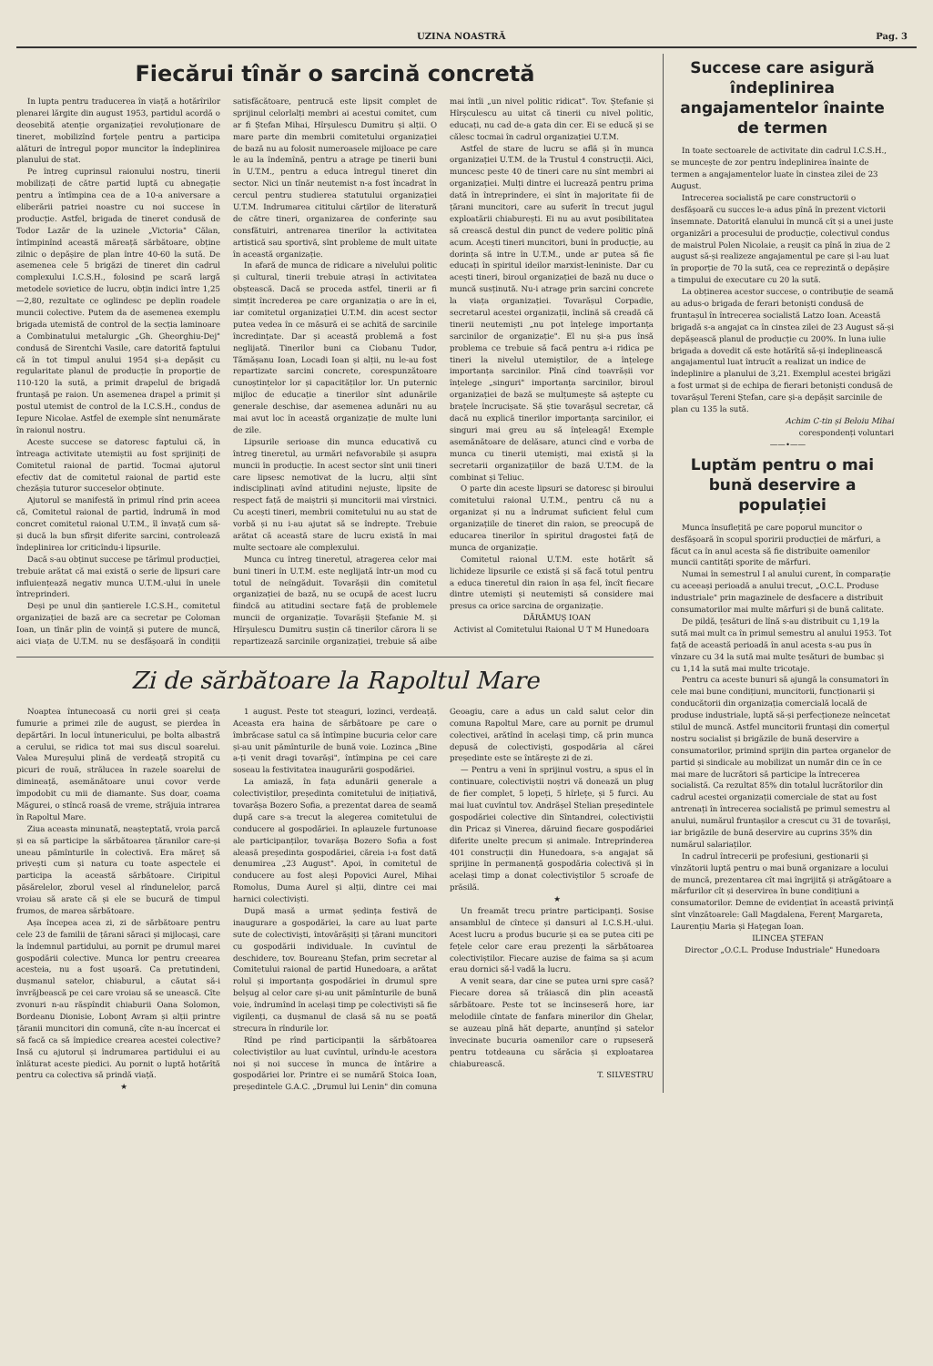UZINA NOASTRĂ Pag. 3
Fiecărui tînăr o sarcină concretă
In lupta pentru traducerea în viață a hotărîrilor plenarei lărgite din august 1953, partidul acordă o deosebită atenție organizației revoluționare de tineret, mobilizînd forțele pentru a participa alături de întregul popor muncitor la îndeplinirea planului de stat.
Pe întreg cuprinsul raionului nostru, tinerii mobilizați de către partid luptă cu abnegație pentru a întîmpina cea de a 10-a aniversare a eliberării patriei noastre cu noi succese în producție. Astfel, brigada de tineret condusă de Todor Lazăr de la uzinele „Victoria" Călan, întîmpinînd această măreață sărbătoare, obține zilnic o depășire de plan între 40-60 la sută. De asemenea cele 5 brigăzi de tineret din cadrul complexului I.C.S.H., folosind pe scară largă metodele sovietice de lucru, obțin indici între 1,25—2,80, rezultate ce oglindesc pe deplin roadele muncii colective. Putem da de asemenea exemplu brigada utemistă de control de la secția laminoare a Combinatului metalurgic „Gh. Gheorghiu-Dej" condusă de Sirentchi Vasile, care datorită faptului că în tot timpul anului 1954 și-a depășit cu regularitate planul de producție în proporție de 110-120 la sută, a primit drapelul de brigadă fruntașă pe raion. Un asemenea drapel a primit și postul utemist de control de la I.C.S.H., condus de Iepure Nicolae. Astfel de exemple sînt nenumărate în raionul nostru.
Aceste succese se datoresc faptului că, în întreaga activitate utemiștii au fost sprijiniți de Comitetul raional de partid. Tocmai ajutorul efectiv dat de comitetul raional de partid este chezășia tuturor succeselor obținute.
Ajutorul se manifestă în primul rînd prin aceea că, Comitetul raional de partid, îndrumă în mod concret comitetul raional U.T.M., îl învață cum să-și ducă la bun sfîrșit diferite sarcini, controlează îndeplinirea lor criticîndu-i lipsurile.
Dacă s-au obținut succese pe tărîmul producției, trebuie arătat că mai există o serie de lipsuri care influiențează negativ munca U.T.M.-ului în unele întreprinderi.
Deși pe unul din șantierele I.C.S.H., comitetul organizației de bază are ca secretar pe Coloman Ioan, un tînăr plin de voință și putere de muncă, aici viața de U.T.M. nu se desfășoară în condiții satisfăcătoare, pentrucă este lipsit complet de sprijinul celorlalți membri ai acestui comitet, cum ar fi Ștefan Mihai, Hîrșulescu Dumitru și alții. O mare parte din membrii comitetului organizației de bază nu au folosit numeroasele mijloace pe care le au la îndemînă, pentru a atrage pe tinerii buni în U.T.M., pentru a educa întregul tineret din sector. Nici un tînăr neutemist n-a fost încadrat în cercul pentru studierea statutului organizației U.T.M. Indrumarea cititului cărților de literatură de către tineri, organizarea de conferințe sau consfătuiri, antrenarea tinerilor la activitatea artistică sau sportivă, sînt probleme de mult uitate în această organizație.
In afară de munca de ridicare a nivelului politic și cultural, tinerii trebuie atrași în activitatea obștească. Dacă se proceda astfel, tinerii ar fi simțit încrederea pe care organizația o are în ei, iar comitetul organizației U.T.M. din acest sector putea vedea în ce măsură ei se achită de sarcinile încredințate. Dar și această problemă a fost neglijată. Tinerilor buni ca Ciobanu Tudor, Tămășanu Ioan, Locadi Ioan și alții, nu le-au fost repartizate sarcini concrete, corespunzătoare cunoștințelor lor și capacităților lor. Un puternic mijloc de educație a tinerilor sînt adunările generale deschise, dar asemenea adunări nu au mai avut loc în această organizație de multe luni de zile.
Lipsurile serioase din munca educativă cu întreg tineretul, au urmări nefavorabile și asupra muncii în producție. In acest sector sînt unii tineri care lipsesc nemotivat de la lucru, alții sînt indisciplinați avînd atitudini nejuste, lipsite de respect față de maiștrii și muncitorii mai vîrstnici. Cu acești tineri, membrii comitetului nu au stat de vorbă și nu i-au ajutat să se îndrepte. Trebuie arătat că această stare de lucru există în mai multe sectoare ale complexului.
Munca cu întreg tineretul, atragerea celor mai buni tineri în U.T.M. este neglijată într-un mod cu totul de neîngăduit. Tovarășii din comitetul organizației de bază, nu se ocupă de acest lucru fiindcă au atitudini sectare față de problemele muncii de organizație. Tovarășii Ștefanie M. și Hîrșulescu Dumitru susțin că tinerilor cărora li se repartizează sarcinile organizației, trebuie să aibe mai întîi „un nivel politic ridicat". Tov. Ștefanie și Hîrșculescu au uitat că tinerii cu nivel politic, educați, nu cad de-a gata din cer. Ei se educă și se călesc tocmai în cadrul organizației U.T.M.
Astfel de stare de lucru se află și în munca organizației U.T.M. de la Trustul 4 construcții. Aici, muncesc peste 40 de tineri care nu sînt membri ai organizației. Mulți dintre ei lucrează pentru prima dată în întreprindere, ei sînt în majoritate fii de țărani muncitori, care au suferit în trecut jugul exploatării chiaburești. Ei nu au avut posibilitatea să crească destul din punct de vedere politic pînă acum. Acești tineri muncitori, buni în producție, au dorința să intre în U.T.M., unde ar putea să fie educați în spiritul ideilor marxist-leniniste. Dar cu acești tineri, biroul organizației de bază nu duce o muncă susținută. Nu-i atrage prin sarcini concrete la viața organizației. Tovarășul Corpadie, secretarul acestei organizații, înclină să creadă că tinerii neutemiști „nu pot înțelege importanța sarcinilor de organizație". El nu și-a pus însă problema ce trebuie să facă pentru a-i ridica pe tineri la nivelul utemiștilor, de a înțelege importanța sarcinilor. Pînă cînd toavrășii vor înțelege „singuri" importanța sarcinilor, biroul organizației de bază se mulțumește să aștepte cu brațele încrucișate. Să știe tovarășul secretar, că dacă nu explică tinerilor importanța sarcinilor, ei singuri mai greu au să înțeleagă! Exemple asemănătoare de delăsare, atunci cînd e vorba de munca cu tinerii utemiști, mai există și la secretarii organizațiilor de bază U.T.M. de la combinat și Teliuc.
O parte din aceste lipsuri se datoresc și biroului comitetului raional U.T.M., pentru că nu a organizat și nu a îndrumat suficient felul cum organizațiile de tineret din raion, se preocupă de educarea tinerilor în spiritul dragostei față de munca de organizație.
Comitetul raional U.T.M. este hotărît să lichideze lipsurile ce există și să facă totul pentru a educa tineretul din raion în așa fel, încît fiecare dintre utemiști și neutemiști să considere mai presus ca orice sarcina de organizație.
DĂRĂMUȘ IOAN
Activist al Comitetului Raional U T M Hunedoara
Zi de sărbătoare la Rapoltul Mare
Noaptea întunecoasă cu norii grei și ceața fumurie a primei zile de august, se pierdea în depărtări. In locul întunericului, pe bolta albastră a cerului, se ridica tot mai sus discul soarelui. Valea Mureșului plină de verdeață stropită cu picuri de rouă, strălucea în razele soarelui de dimineață, asemănătoare unui covor verde împodobit cu mii de diamante. Sus doar, coama Măgurei, o stîncă roasă de vreme, străjuia intrarea în Rapoltul Mare.
Ziua aceasta minunată, neașteptată, vroia parcă și ea să participe la sărbătoarea țăranilor care-și uneau pămînturile în colectivă. Era măreț să privești cum și natura cu toate aspectele ei participa la această sărbătoare. Ciripitul păsărelelor, zborul vesel al rîndunelelor, parcă vroiau să arate că și ele se bucură de timpul frumos, de marea sărbătoare.
Așa începea acea zi, zi de sărbătoare pentru cele 23 de familii de țărani săraci și mijlocași, care la îndemnul partidului, au pornit pe drumul marei gospodării colective. Munca lor pentru creearea acesteia, nu a fost ușoară. Ca pretutindeni, dușmanul satelor, chiaburul, a căutat să-i învrăjbească pe cei care vroiau să se unească. Cîte zvonuri n-au răspîndit chiaburii Oana Solomon, Bordeanu Dionisie, Lobonț Avram și alții printre țăranii muncitori din comună, cîte n-au încercat ei să facă ca să împiedice crearea acestei colective? Insă cu ajutorul și îndrumarea partidului ei au înlăturat aceste piedici. Au pornit o luptă hotărîtă pentru ca colectiva să prindă viață.
★
1 august. Peste tot steaguri, lozinci, verdeață. Aceasta era haina de sărbătoare pe care o îmbrăcase satul ca să întîmpine bucuria celor care și-au unit pămînturile de bună voie. Lozinca „Bine a-ți venit dragi tovarăși", întîmpina pe cei care soseau la festivitatea inaugurării gospodăriei.
La amiază, în fața adunării generale a colectiviștilor, președinta comitetului de inițiativă, tovarășa Bozero Sofia, a prezentat darea de seamă după care s-a trecut la alegerea comitetului de conducere al gospodăriei. In aplauzele furtunoase ale participanților, tovarășa Bozero Sofia a fost aleasă președinta gospodăriei, căreia i-a fost dată denumirea „23 August". Apoi, în comitetul de conducere au fost aleși Popovici Aurel, Mihai Romolus, Duma Aurel și alții, dintre cei mai harnici colectiviști.
După masă a urmat ședința festivă de inaugurare a gospodăriei, la care au luat parte sute de colectiviști, întovărășiți și țărani muncitori cu gospodării individuale. In cuvîntul de deschidere, tov. Boureanu Ștefan, prim secretar al Comitetului raional de partid Hunedoara, a arătat rolul și importanța gospodăriei în drumul spre belșug al celor care și-au unit pămînturile de bună voie, îndrumînd în același timp pe colectiviști să fie vigilenți, ca dușmanul de clasă să nu se poată strecura în rîndurile lor.
Rînd pe rînd participanții la sărbătoarea colectiviștilor au luat cuvîntul, urîndu-le acestora noi și noi succese în munca de întărire a gospodăriei lor. Printre ei se numără Stoica Ioan, președintele G.A.C. „Drumul lui Lenin" din comuna Geoagiu, care a adus un cald salut celor din comuna Rapoltul Mare, care au pornit pe drumul colectivei, arătînd în același timp, că prin munca depusă de colectiviști, gospodăria al cărei președinte este se întărește zi de zi.
— Pentru a veni în sprijinul vostru, a spus el în continuare, colectiviștii noștri vă donează un plug de fier complet, 5 lopeți, 5 hîrlețe, și 5 furci. Au mai luat cuvîntul tov. Andrășel Stelian președintele gospodăriei colective din Sîntandrei, colectiviștii din Pricaz și Vinerea, dăruind fiecare gospodăriei diferite unelte precum și animale. Intreprinderea 401 construcții din Hunedoara, s-a angajat să sprijine în permanență gospodăria colectivă și în același timp a donat colectiviștilor 5 scroafe de prăsilă.
★
Un freamăt trecu printre participanți. Sosise ansamblul de cîntece și dansuri al I.C.S.H.-ului. Acest lucru a produs bucurie și ea se putea citi pe fețele celor care erau prezenți la sărbătoarea colectiviștilor. Fiecare auzise de faima sa și acum erau dornici să-l vadă la lucru.
A venit seara, dar cine se putea urni spre casă? Fiecare dorea să trăiască din plin această sărbătoare. Peste tot se încinseseră hore, iar melodiile cîntate de fanfara minerilor din Ghelar, se auzeau pînă hăt departe, anunțînd și satelor învecinate bucuria oamenilor care o rupseseră pentru totdeauna cu sărăcia și exploatarea chiaburească.
T. SILVESTRU
Succese care asigură îndeplinirea angajamentelor înainte de termen
In toate sectoarele de activitate din cadrul I.C.S.H., se muncește de zor pentru îndeplinirea înainte de termen a angajamentelor luate în cinstea zilei de 23 August.
Intrecerea socialistă pe care constructorii o desfășoară cu succes le-a adus pînă în prezent victorii însemnate. Datorită elanului în muncă cît și a unei juste organizări a procesului de producție, colectivul condus de maistrul Polen Nicolaie, a reușit ca pînă în ziua de 2 august să-și realizeze angajamentul pe care și l-au luat în proporție de 70 la sută, cea ce reprezintă o depășire a timpului de executare cu 20 la sută.
La obținerea acestor succese, o contribuție de seamă au adus-o brigada de ferari betoniști condusă de fruntașul în întrecerea socialistă Latzo Ioan. Această brigadă s-a angajat ca în cinstea zilei de 23 August să-și depășească planul de producție cu 200%. In luna iulie brigada a dovedit că este hotărîtă să-și îndeplinească angajamentul luat întrucît a realizat un indice de îndeplinire a planului de 3,21. Exemplul acestei brigăzi a fost urmat și de echipa de fierari betoniști condusă de tovarășul Tereni Ștefan, care și-a depășit sarcinile de plan cu 135 la sută.
Achim C-tin și Beloiu Mihai
corespondenți voluntari
——•——
Luptăm pentru o mai bună deservire a populației
Munca însuflețită pe care poporul muncitor o desfășoară în scopul sporirii producției de mărfuri, a făcut ca în anul acesta să fie distribuite oamenilor muncii cantități sporite de mărfuri.
Numai în semestrul I al anului curent, în comparație cu aceeași perioadă a anului trecut, „O.C.L. Produse industriale" prin magazinele de desfacere a distribuit consumatorilor mai multe mărfuri și de bună calitate.
De pildă, țesături de lînă s-au distribuit cu 1,19 la sută mai mult ca în primul semestru al anului 1953. Tot față de această perioadă în anul acesta s-au pus în vînzare cu 34 la sută mai multe țesături de bumbac și cu 1,14 la sută mai multe tricotaje.
Pentru ca aceste bunuri să ajungă la consumatori în cele mai bune condițiuni, muncitorii, funcționarii și conducătorii din organizația comercială locală de produse industriale, luptă să-și perfecționeze neîncetat stilul de muncă. Astfel muncitorii fruntași din comerțul nostru socialist și brigăzile de bună deservire a consumatorilor, primind sprijin din partea organelor de partid și sindicale au mobilizat un număr din ce în ce mai mare de lucrători să participe la întrecerea socialistă. Ca rezultat 85% din totalul lucrătorilor din cadrul acestei organizații comerciale de stat au fost antrenați în întrecerea socialistă pe primul semestru al anului, numărul fruntașilor a crescut cu 31 de tovarăși, iar brigăzile de bună deservire au cuprins 35% din numărul salariaților.
In cadrul întrecerii pe profesiuni, gestionarii și vînzătorii luptă pentru o mai bună organizare a locului de muncă, prezentarea cît mai îngrijită și atrăgătoare a mărfurilor cît și deservirea în bune condițiuni a consumatorilor. Demne de evidențiat în această privință sînt vînzătoarele: Gall Magdalena, Ferenț Margareta, Laurențiu Maria și Hațegan Ioan.
ILINCEA ȘTEFAN
Director „O.C.L. Produse Industriale" Hunedoara